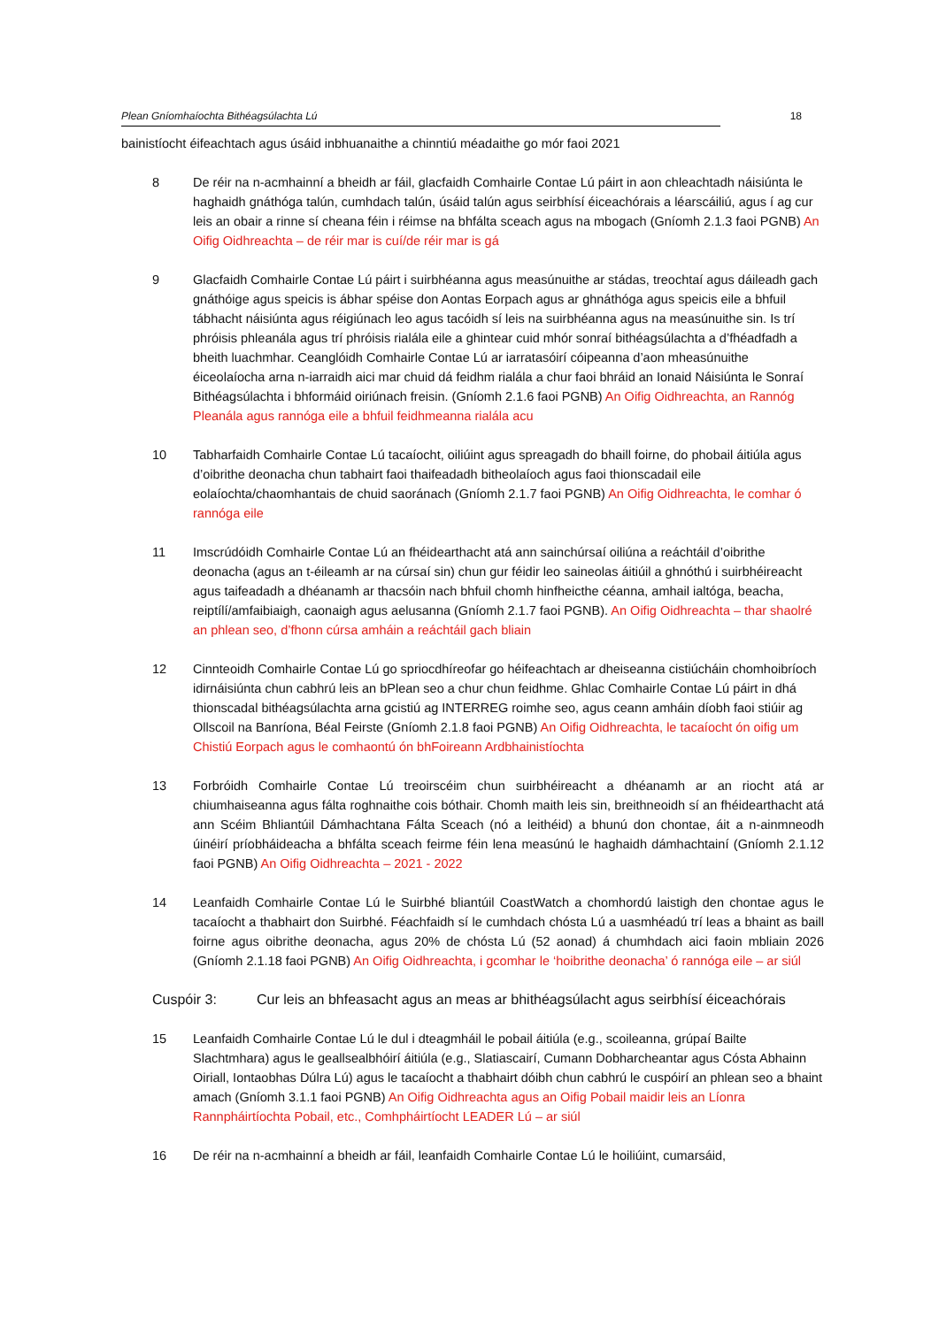Plean Gníomhaíochta Bithéagsúlachta Lú 18
bainistíocht éifeachtach agus úsáid inbhuanaithe a chinntiú méadaithe go mór faoi 2021
8 De réir na n-acmhainní a bheidh ar fáil, glacfaidh Comhairle Contae Lú páirt in aon chleachtadh náisiúnta le haghaidh gnáthóga talún, cumhdach talún, úsáid talún agus seirbhísí éiceachórais a léarscáiliú, agus í ag cur leis an obair a rinne sí cheana féin i réimse na bhfálta sceach agus na mbogach (Gníomh 2.1.3 faoi PGNB) An Oifig Oidhreachta – de réir mar is cuí/de réir mar is gá
9 Glacfaidh Comhairle Contae Lú páirt i suirbhéanna agus measúnuithe ar stádas, treochtaí agus dáileadh gach gnáthóige agus speicis is ábhar spéise don Aontas Eorpach agus ar ghnáthóga agus speicis eile a bhfuil tábhacht náisiúnta agus réigiúnach leo agus tacóidh sí leis na suirbhéanna agus na measúnuithe sin. Is trí phróisis phleanála agus trí phróisis rialála eile a ghintear cuid mhór sonraí bithéagsúlachta a d’fhéadfadh a bheith luachmhar. Ceanglóidh Comhairle Contae Lú ar iarratasóirí cóipeanna d’aon mheasúnuithe éiceolaíocha arna n-iarraidh aici mar chuid dá feidhm rialála a chur faoi bhráid an Ionaid Náisiúnta le Sonraí Bithéagsúlachta i bhformáid oiriúnach freisin. (Gníomh 2.1.6 faoi PGNB) An Oifig Oidhreachta, an Rannóg Pleanála agus rannóga eile a bhfuil feidhmeanna rialála acu
10 Tabharfaidh Comhairle Contae Lú tacaíocht, oiliúint agus spreagadh do bhaill foirne, do phobail áitiúla agus d’oibrithe deonacha chun tabhairt faoi thaifeadadh bitheolaíoch agus faoi thionscadail eile eolaíochta/chaomhantais de chuid saoránach (Gníomh 2.1.7 faoi PGNB) An Oifig Oidhreachta, le comhar ó rannóga eile
11 Imscrúdóidh Comhairle Contae Lú an fhéidearthacht atá ann sainchúrsaí oiliúna a reáchtáil d’oibrithe deonacha (agus an t-éileamh ar na cúrsaí sin) chun gur féidir leo saineolas áitiúil a ghnóthú i suirbhéireacht agus taifeadadh a dhéanamh ar thacsóin nach bhfuil chomh hinfheicthe céanna, amhail ialtóga, beacha, reiptílí/amfaibiaigh, caonaigh agus aelusanna (Gníomh 2.1.7 faoi PGNB). An Oifig Oidhreachta – thar shaolré an phlean seo, d’fhonn cúrsa amháin a reáchtáil gach bliain
12 Cinnteoidh Comhairle Contae Lú go spriocdhíreofar go héifeachtach ar dheiseanna cistiúcháin chomhoibríoch idirnáisiúnta chun cabhrú leis an bPlean seo a chur chun feidhme. Ghlac Comhairle Contae Lú páirt in dhá thionscadal bithéagsúlachta arna gcistiú ag INTERREG roimhe seo, agus ceann amháin díobh faoi stiúir ag Ollscoil na Banríona, Béal Feirste (Gníomh 2.1.8 faoi PGNB) An Oifig Oidhreachta, le tacaíocht ón oifig um Chistiú Eorpach agus le comhaontú ón bhFoireann Ardbhainistíochta
13 Forbróidh Comhairle Contae Lú treoirscéim chun suirbhéireacht a dhéanamh ar an riocht atá ar chiumhaiseanna agus fálta roghnaithe cois bóthair. Chomh maith leis sin, breithneoidh sí an fhéidearthacht atá ann Scéim Bhliantúil Dámhachtana Fálta Sceach (nó a leithéid) a bhunú don chontae, áit a n-ainmneodh úinéirí príobháideacha a bhfálta sceach feirme féin lena measúnú le haghaidh dámhachtainí (Gníomh 2.1.12 faoi PGNB) An Oifig Oidhreachta – 2021 - 2022
14 Leanfaidh Comhairle Contae Lú le Suirbhé bliantúil CoastWatch a chomhordú laistigh den chontae agus le tacaíocht a thabhairt don Suirbhé. Féachfaidh sí le cumhdach chósta Lú a uasmhéadú trí leas a bhaint as baill foirne agus oibrithe deonacha, agus 20% de chósta Lú (52 aonad) á chumhdach aici faoin mbliain 2026 (Gníomh 2.1.18 faoi PGNB) An Oifig Oidhreachta, i gcomhar le ‘hoibrithe deonacha’ ó rannóga eile – ar siúl
Cuspóir 3: Cur leis an bhfeasacht agus an meas ar bhithéagsúlacht agus seirbhísí éiceachórais
15 Leanfaidh Comhairle Contae Lú le dul i dteagmháil le pobail áitiúla (e.g., scoileanna, grúpaí Bailte Slachtmhara) agus le geallsealbhóirí áitiúla (e.g., Slatiascairí, Cumann Dobharcheantar agus Cósta Abhainn Oiriall, Iontaobhas Dúlra Lú) agus le tacaíocht a thabhairt dóibh chun cabhrú le cuspóirí an phlean seo a bhaint amach (Gníomh 3.1.1 faoi PGNB) An Oifig Oidhreachta agus an Oifig Pobail maidir leis an Líonra Rannpháirtíochta Pobail, etc., Comhpháirtíocht LEADER Lú – ar siúl
16 De réir na n-acmhainní a bheidh ar fáil, leanfaidh Comhairle Contae Lú le hoiliúint, cumarsáid,